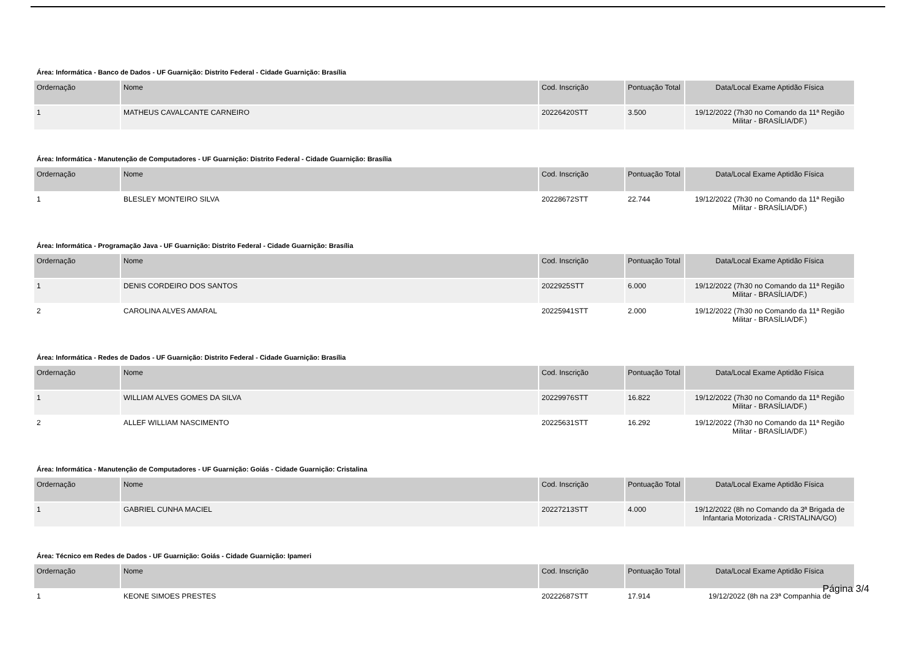Área: Informática - Banco de Dados - UF Guarnição: Distrito Federal - Cidade Guarnição: Brasília
| Ordernação | Nome | Cod. Inscrição | Pontuação Total | Data/Local Exame Aptidão Física |
| --- | --- | --- | --- | --- |
| 1 | MATHEUS CAVALCANTE CARNEIRO | 20226420STT | 3.500 | 19/12/2022 (7h30 no Comando da 11ª Região Militar - BRASÍLIA/DF.) |
Área: Informática - Manutenção de Computadores - UF Guarnição: Distrito Federal - Cidade Guarnição: Brasília
| Ordernação | Nome | Cod. Inscrição | Pontuação Total | Data/Local Exame Aptidão Física |
| --- | --- | --- | --- | --- |
| 1 | BLESLEY MONTEIRO SILVA | 20228672STT | 22.744 | 19/12/2022 (7h30 no Comando da 11ª Região Militar - BRASÍLIA/DF.) |
Área: Informática - Programação Java - UF Guarnição: Distrito Federal - Cidade Guarnição: Brasília
| Ordernação | Nome | Cod. Inscrição | Pontuação Total | Data/Local Exame Aptidão Física |
| --- | --- | --- | --- | --- |
| 1 | DENIS CORDEIRO DOS SANTOS | 2022925STT | 6.000 | 19/12/2022 (7h30 no Comando da 11ª Região Militar - BRASÍLIA/DF.) |
| 2 | CAROLINA ALVES AMARAL | 20225941STT | 2.000 | 19/12/2022 (7h30 no Comando da 11ª Região Militar - BRASÍLIA/DF.) |
Área: Informática - Redes de Dados - UF Guarnição: Distrito Federal - Cidade Guarnição: Brasília
| Ordernação | Nome | Cod. Inscrição | Pontuação Total | Data/Local Exame Aptidão Física |
| --- | --- | --- | --- | --- |
| 1 | WILLIAM ALVES GOMES DA SILVA | 20229976STT | 16.822 | 19/12/2022 (7h30 no Comando da 11ª Região Militar - BRASÍLIA/DF.) |
| 2 | ALLEF WILLIAM NASCIMENTO | 20225631STT | 16.292 | 19/12/2022 (7h30 no Comando da 11ª Região Militar - BRASÍLIA/DF.) |
Área: Informática - Manutenção de Computadores - UF Guarnição: Goiás - Cidade Guarnição: Cristalina
| Ordernação | Nome | Cod. Inscrição | Pontuação Total | Data/Local Exame Aptidão Física |
| --- | --- | --- | --- | --- |
| 1 | GABRIEL CUNHA MACIEL | 20227213STT | 4.000 | 19/12/2022 (8h no Comando da 3ª Brigada de Infantaria Motorizada - CRISTALINA/GO) |
Área: Técnico em Redes de Dados - UF Guarnição: Goiás - Cidade Guarnição: Ipameri
| Ordernação | Nome | Cod. Inscrição | Pontuação Total | Data/Local Exame Aptidão Física |
| --- | --- | --- | --- | --- |
| 1 | KEONE SIMOES PRESTES | 20222687STT | 17.914 | 19/12/2022 (8h na 23ª Companhia de |
Página 3/4